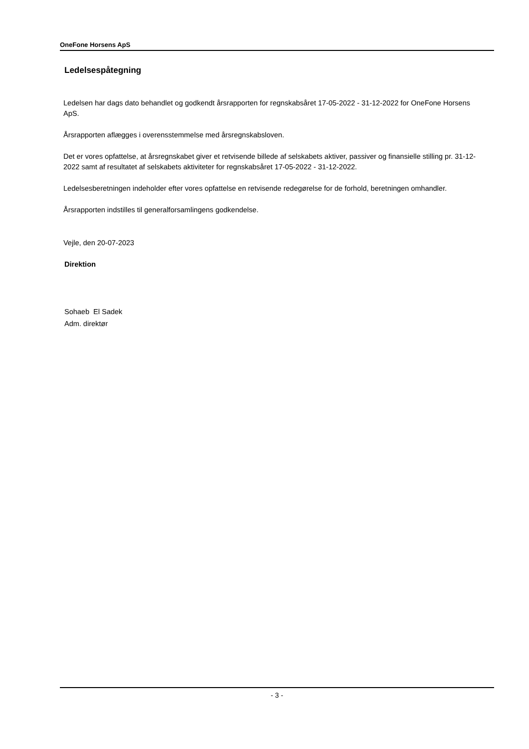OneFone Horsens ApS
Ledelsespåtegning
Ledelsen har dags dato behandlet og godkendt årsrapporten for regnskabsåret 17-05-2022 - 31-12-2022 for OneFone Horsens ApS.
Årsrapporten aflægges i overensstemmelse med årsregnskabsloven.
Det er vores opfattelse, at årsregnskabet giver et retvisende billede af selskabets aktiver, passiver og finansielle stilling pr. 31-12-2022 samt af resultatet af selskabets aktiviteter for regnskabsåret 17-05-2022 - 31-12-2022.
Ledelsesberetningen indeholder efter vores opfattelse en retvisende redegørelse for de forhold, beretningen omhandler.
Årsrapporten indstilles til generalforsamlingens godkendelse.
Vejle, den 20-07-2023
Direktion
Sohaeb El Sadek
Adm. direktør
- 3 -